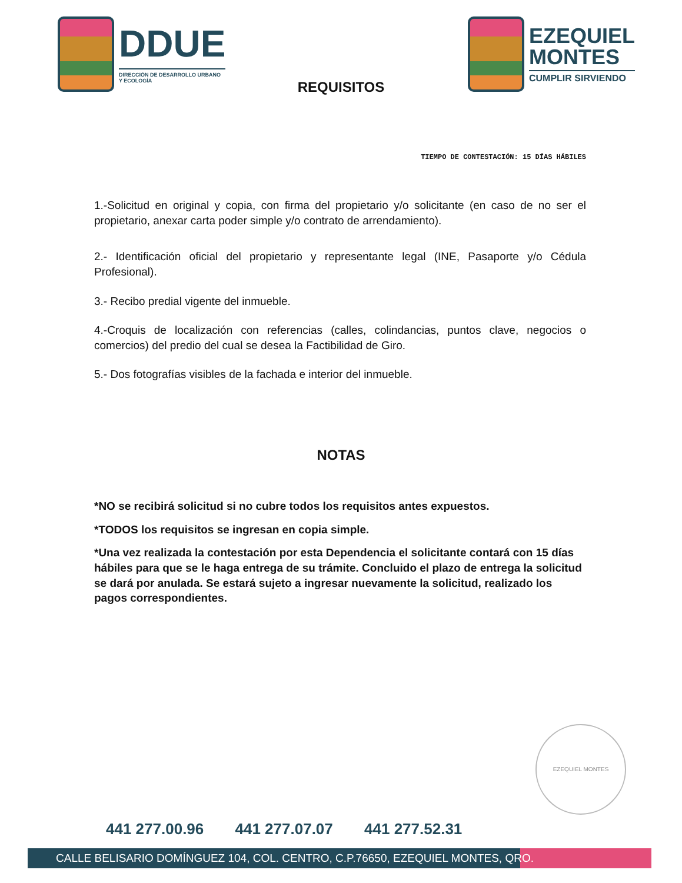DDUE
DIRECCIÓN DE DESARROLLO URBANO
Y ECOLOGÍA
EZEQUIEL
MONTES
CUMPLIR SIRVIENDO
REQUISITOS
TIEMPO DE CONTESTACIÓN: 15 DÍAS HÁBILES
1.-Solicitud en original y copia, con firma del propietario y/o solicitante (en caso de no ser el propietario, anexar carta poder simple y/o contrato de arrendamiento).
2.- Identificación oficial del propietario y representante legal (INE, Pasaporte y/o Cédula Profesional).
3.- Recibo predial vigente del inmueble.
4.-Croquis de localización con referencias (calles, colindancias, puntos clave, negocios o comercios) del predio del cual se desea la Factibilidad de Giro.
5.- Dos fotografías visibles de la fachada e interior del inmueble.
NOTAS
*NO se recibirá solicitud si no cubre todos los requisitos antes expuestos.
*TODOS los requisitos se ingresan en copia simple.
*Una vez realizada la contestación por esta Dependencia el solicitante contará con 15 días hábiles para que se le haga entrega de su trámite. Concluido el plazo de entrega la solicitud se dará por anulada. Se estará sujeto a ingresar nuevamente la solicitud, realizado los pagos correspondientes.
EZEQUIEL MONTES
441 277.00.96 441 277.07.07 441 277.52.31
CALLE BELISARIO DOMÍNGUEZ 104, COL. CENTRO, C.P.76650, EZEQUIEL MONTES, QRO.